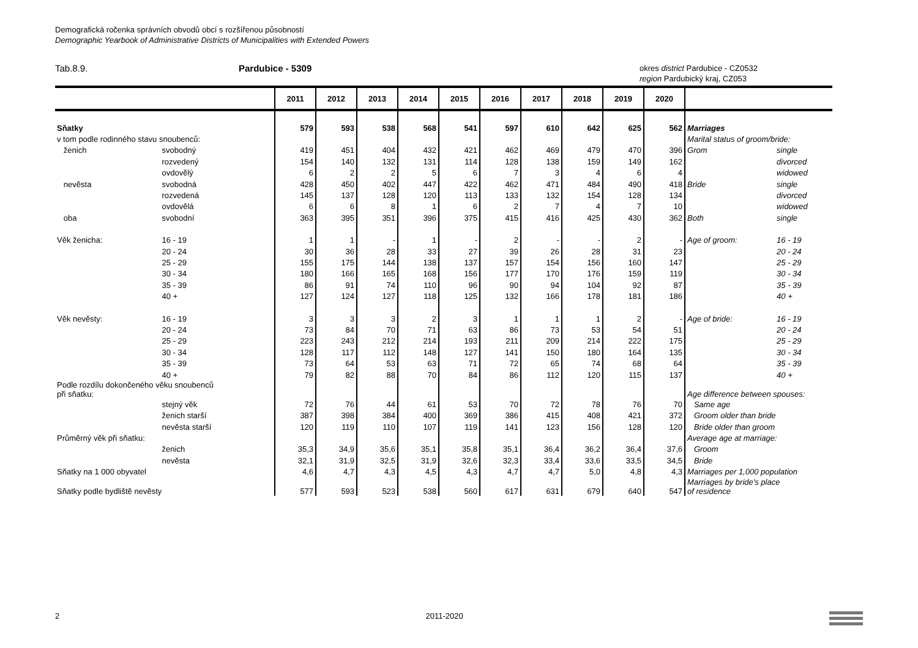Demografická ročenka správních obvodů obcí s rozšířenou působností
Demographic Yearbook of Administrative Districts of Municipalities with Extended Powers
Tab.8.9. Pardubice - 5309
okres district Pardubice - CZ0532
region Pardubický kraj, CZ053
| | | 2011 | 2012 | 2013 | 2014 | 2015 | 2016 | 2017 | 2018 | 2019 | 2020 | | |
| --- | --- | --- | --- | --- | --- | --- | --- | --- | --- | --- | --- | --- | --- |
| Sňatky | | 579 | 593 | 538 | 568 | 541 | 597 | 610 | 642 | 625 | 562 | Marriages | |
| v tom podle rodinného stavu snoubenců: | | | | | | | | | | | | Marital status of groom/bride: | |
| ženich | svobodný | 419 | 451 | 404 | 432 | 421 | 462 | 469 | 479 | 470 | 396 | Grom | single |
| | rozvedený | 154 | 140 | 132 | 131 | 114 | 128 | 138 | 159 | 149 | 162 | | divorced |
| | ovdovělý | 6 | 2 | 2 | 5 | 6 | 7 | 3 | 4 | 6 | 4 | | widowed |
| nevěsta | svobodná | 428 | 450 | 402 | 447 | 422 | 462 | 471 | 484 | 490 | 418 | Bride | single |
| | rozvedená | 145 | 137 | 128 | 120 | 113 | 133 | 132 | 154 | 128 | 134 | | divorced |
| | ovdovělá | 6 | 6 | 8 | 1 | 6 | 2 | 7 | 4 | 7 | 10 | | widowed |
| oba | svobodní | 363 | 395 | 351 | 396 | 375 | 415 | 416 | 425 | 430 | 362 | Both | single |
| Věk ženicha: | 16 - 19 | 1 | 1 | - | 1 | - | 2 | - | - | 2 | - | Age of groom: | 16 - 19 |
| | 20 - 24 | 30 | 36 | 28 | 33 | 27 | 39 | 26 | 28 | 31 | 23 | | 20 - 24 |
| | 25 - 29 | 155 | 175 | 144 | 138 | 137 | 157 | 154 | 156 | 160 | 147 | | 25 - 29 |
| | 30 - 34 | 180 | 166 | 165 | 168 | 156 | 177 | 170 | 176 | 159 | 119 | | 30 - 34 |
| | 35 - 39 | 86 | 91 | 74 | 110 | 96 | 90 | 94 | 104 | 92 | 87 | | 35 - 39 |
| | 40 + | 127 | 124 | 127 | 118 | 125 | 132 | 166 | 178 | 181 | 186 | | 40 + |
| Věk nevěsty: | 16 - 19 | 3 | 3 | 3 | 2 | 3 | 1 | 1 | 1 | 2 | - | Age of bride: | 16 - 19 |
| | 20 - 24 | 73 | 84 | 70 | 71 | 63 | 86 | 73 | 53 | 54 | 51 | | 20 - 24 |
| | 25 - 29 | 223 | 243 | 212 | 214 | 193 | 211 | 209 | 214 | 222 | 175 | | 25 - 29 |
| | 30 - 34 | 128 | 117 | 112 | 148 | 127 | 141 | 150 | 180 | 164 | 135 | | 30 - 34 |
| | 35 - 39 | 73 | 64 | 53 | 63 | 71 | 72 | 65 | 74 | 68 | 64 | | 35 - 39 |
| | 40 + | 79 | 82 | 88 | 70 | 84 | 86 | 112 | 120 | 115 | 137 | | 40 + |
| Podle rozdílu dokončeného věku snoubenců při sňatku: | | | | | | | | | | | | Age difference between spouses: | |
| | stejný věk | 72 | 76 | 44 | 61 | 53 | 70 | 72 | 78 | 76 | 70 | Same age | |
| | ženich starší | 387 | 398 | 384 | 400 | 369 | 386 | 415 | 408 | 421 | 372 | Groom older than bride | |
| | nevěsta starší | 120 | 119 | 110 | 107 | 119 | 141 | 123 | 156 | 128 | 120 | Bride older than groom | |
| Průměrný věk při sňatku: | | | | | | | | | | | | Average age at marriage: | |
| | ženich | 35,3 | 34,9 | 35,6 | 35,1 | 35,8 | 35,1 | 36,4 | 36,2 | 36,4 | 37,6 | Groom | |
| | nevěsta | 32,1 | 31,9 | 32,5 | 31,9 | 32,6 | 32,3 | 33,4 | 33,6 | 33,5 | 34,5 | Bride | |
| Sňatky na 1 000 obyvatel | | 4,6 | 4,7 | 4,3 | 4,5 | 4,3 | 4,7 | 4,7 | 5,0 | 4,8 | 4,3 | Marriages per 1,000 population | |
| Sňatky podle bydliště nevěsty | | 577 | 593 | 523 | 538 | 560 | 617 | 631 | 679 | 640 | 547 | Marriages by bride's place of residence | |
2 2011-2020